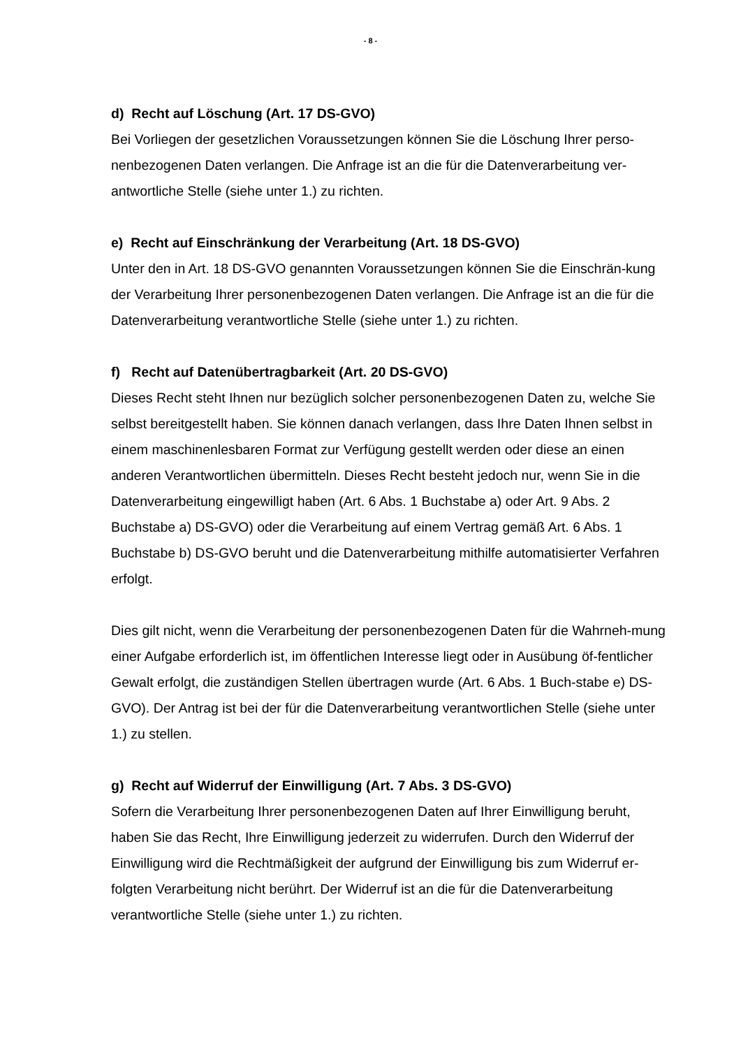- 8 -
d) Recht auf Löschung (Art. 17 DS-GVO)
Bei Vorliegen der gesetzlichen Voraussetzungen können Sie die Löschung Ihrer perso-nenbezogenen Daten verlangen. Die Anfrage ist an die für die Datenverarbeitung ver-antwortliche Stelle (siehe unter 1.) zu richten.
e) Recht auf Einschränkung der Verarbeitung (Art. 18 DS-GVO)
Unter den in Art. 18 DS-GVO genannten Voraussetzungen können Sie die Einschrän-kung der Verarbeitung Ihrer personenbezogenen Daten verlangen. Die Anfrage ist an die für die Datenverarbeitung verantwortliche Stelle (siehe unter 1.) zu richten.
f) Recht auf Datenübertragbarkeit (Art. 20 DS-GVO)
Dieses Recht steht Ihnen nur bezüglich solcher personenbezogenen Daten zu, welche Sie selbst bereitgestellt haben. Sie können danach verlangen, dass Ihre Daten Ihnen selbst in einem maschinenlesbaren Format zur Verfügung gestellt werden oder diese an einen anderen Verantwortlichen übermitteln. Dieses Recht besteht jedoch nur, wenn Sie in die Datenverarbeitung eingewilligt haben (Art. 6 Abs. 1 Buchstabe a) oder Art. 9 Abs. 2 Buchstabe a) DS-GVO) oder die Verarbeitung auf einem Vertrag gemäß Art. 6 Abs. 1 Buchstabe b) DS-GVO beruht und die Datenverarbeitung mithilfe automatisierter Verfahren erfolgt.
Dies gilt nicht, wenn die Verarbeitung der personenbezogenen Daten für die Wahrneh-mung einer Aufgabe erforderlich ist, im öffentlichen Interesse liegt oder in Ausübung öf-fentlicher Gewalt erfolgt, die zuständigen Stellen übertragen wurde (Art. 6 Abs. 1 Buch-stabe e) DS-GVO). Der Antrag ist bei der für die Datenverarbeitung verantwortlichen Stelle (siehe unter 1.) zu stellen.
g) Recht auf Widerruf der Einwilligung (Art. 7 Abs. 3 DS-GVO)
Sofern die Verarbeitung Ihrer personenbezogenen Daten auf Ihrer Einwilligung beruht, haben Sie das Recht, Ihre Einwilligung jederzeit zu widerrufen. Durch den Widerruf der Einwilligung wird die Rechtmäßigkeit der aufgrund der Einwilligung bis zum Widerruf er-folgten Verarbeitung nicht berührt. Der Widerruf ist an die für die Datenverarbeitung verantwortliche Stelle (siehe unter 1.) zu richten.